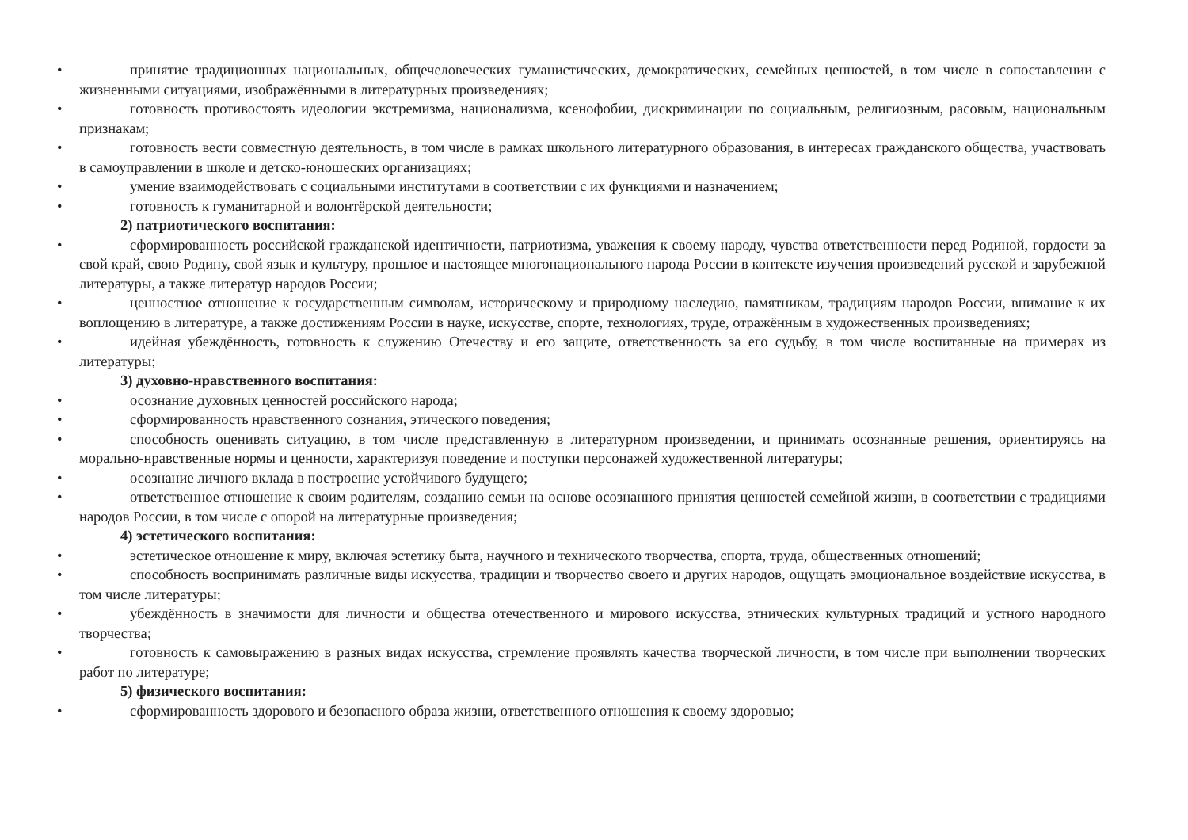•
принятие традиционных национальных, общечеловеческих гуманистических, демократических, семейных ценностей, в том числе в сопоставлении с жизненными ситуациями, изображёнными в литературных произведениях;
•
готовность противостоять идеологии экстремизма, национализма, ксенофобии, дискриминации по социальным, религиозным, расовым, национальным признакам;
•
готовность вести совместную деятельность, в том числе в рамках школьного литературного образования, в интересах гражданского общества, участвовать в самоуправлении в школе и детско-юношеских организациях;
•
умение взаимодействовать с социальными институтами в соответствии с их функциями и назначением;
•
готовность к гуманитарной и волонтёрской деятельности;
2) патриотического воспитания:
•
сформированность российской гражданской идентичности, патриотизма, уважения к своему народу, чувства ответственности перед Родиной, гордости за свой край, свою Родину, свой язык и культуру, прошлое и настоящее многонационального народа России в контексте изучения произведений русской и зарубежной литературы, а также литератур народов России;
•
ценностное отношение к государственным символам, историческому и природному наследию, памятникам, традициям народов России, внимание к их воплощению в литературе, а также достижениям России в науке, искусстве, спорте, технологиях, труде, отражённым в художественных произведениях;
•
идейная убеждённость, готовность к служению Отечеству и его защите, ответственность за его судьбу, в том числе воспитанные на примерах из литературы;
3) духовно-нравственного воспитания:
•
осознание духовных ценностей российского народа;
•
сформированность нравственного сознания, этического поведения;
•
способность оценивать ситуацию, в том числе представленную в литературном произведении, и принимать осознанные решения, ориентируясь на морально-нравственные нормы и ценности, характеризуя поведение и поступки персонажей художественной литературы;
•
осознание личного вклада в построение устойчивого будущего;
•
ответственное отношение к своим родителям, созданию семьи на основе осознанного принятия ценностей семейной жизни, в соответствии с традициями народов России, в том числе с опорой на литературные произведения;
4) эстетического воспитания:
•
эстетическое отношение к миру, включая эстетику быта, научного и технического творчества, спорта, труда, общественных отношений;
•
способность воспринимать различные виды искусства, традиции и творчество своего и других народов, ощущать эмоциональное воздействие искусства, в том числе литературы;
•
убеждённость в значимости для личности и общества отечественного и мирового искусства, этнических культурных традиций и устного народного творчества;
•
готовность к самовыражению в разных видах искусства, стремление проявлять качества творческой личности, в том числе при выполнении творческих работ по литературе;
5) физического воспитания:
•
сформированность здорового и безопасного образа жизни, ответственного отношения к своему здоровью;